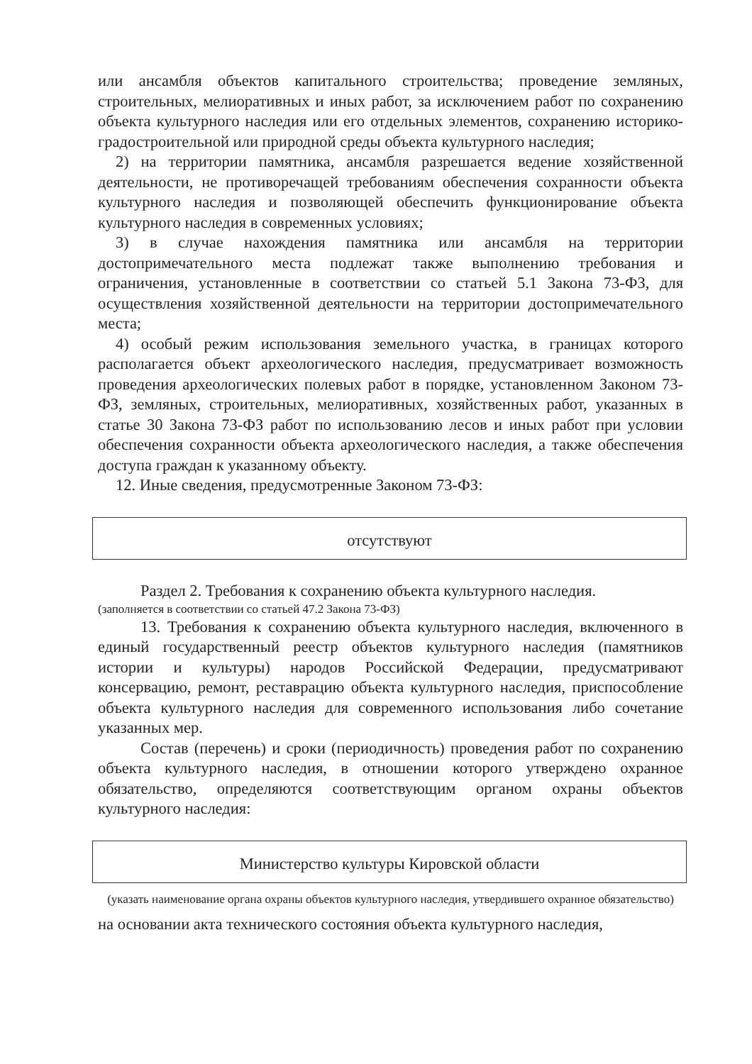или ансамбля объектов капитального строительства; проведение земляных, строительных, мелиоративных и иных работ, за исключением работ по сохранению объекта культурного наследия или его отдельных элементов, сохранению историко-градостроительной или природной среды объекта культурного наследия;
2) на территории памятника, ансамбля разрешается ведение хозяйственной деятельности, не противоречащей требованиям обеспечения сохранности объекта культурного наследия и позволяющей обеспечить функционирование объекта культурного наследия в современных условиях;
3) в случае нахождения памятника или ансамбля на территории достопримечательного места подлежат также выполнению требования и ограничения, установленные в соответствии со статьей 5.1 Закона 73-ФЗ, для осуществления хозяйственной деятельности на территории достопримечательного места;
4) особый режим использования земельного участка, в границах которого располагается объект археологического наследия, предусматривает возможность проведения археологических полевых работ в порядке, установленном Законом 73-ФЗ, земляных, строительных, мелиоративных, хозяйственных работ, указанных в статье 30 Закона 73-ФЗ работ по использованию лесов и иных работ при условии обеспечения сохранности объекта археологического наследия, а также обеспечения доступа граждан к указанному объекту.
12. Иные сведения, предусмотренные Законом 73-ФЗ:
отсутствуют
Раздел 2. Требования к сохранению объекта культурного наследия.
(заполняется в соответствии со статьей 47.2 Закона 73-ФЗ)
13. Требования к сохранению объекта культурного наследия, включенного в единый государственный реестр объектов культурного наследия (памятников истории и культуры) народов Российской Федерации, предусматривают консервацию, ремонт, реставрацию объекта культурного наследия, приспособление объекта культурного наследия для современного использования либо сочетание указанных мер.
Состав (перечень) и сроки (периодичность) проведения работ по сохранению объекта культурного наследия, в отношении которого утверждено охранное обязательство, определяются соответствующим органом охраны объектов культурного наследия:
Министерство культуры Кировской области
(указать наименование органа охраны объектов культурного наследия, утвердившего охранное обязательство)
на основании акта технического состояния объекта культурного наследия,